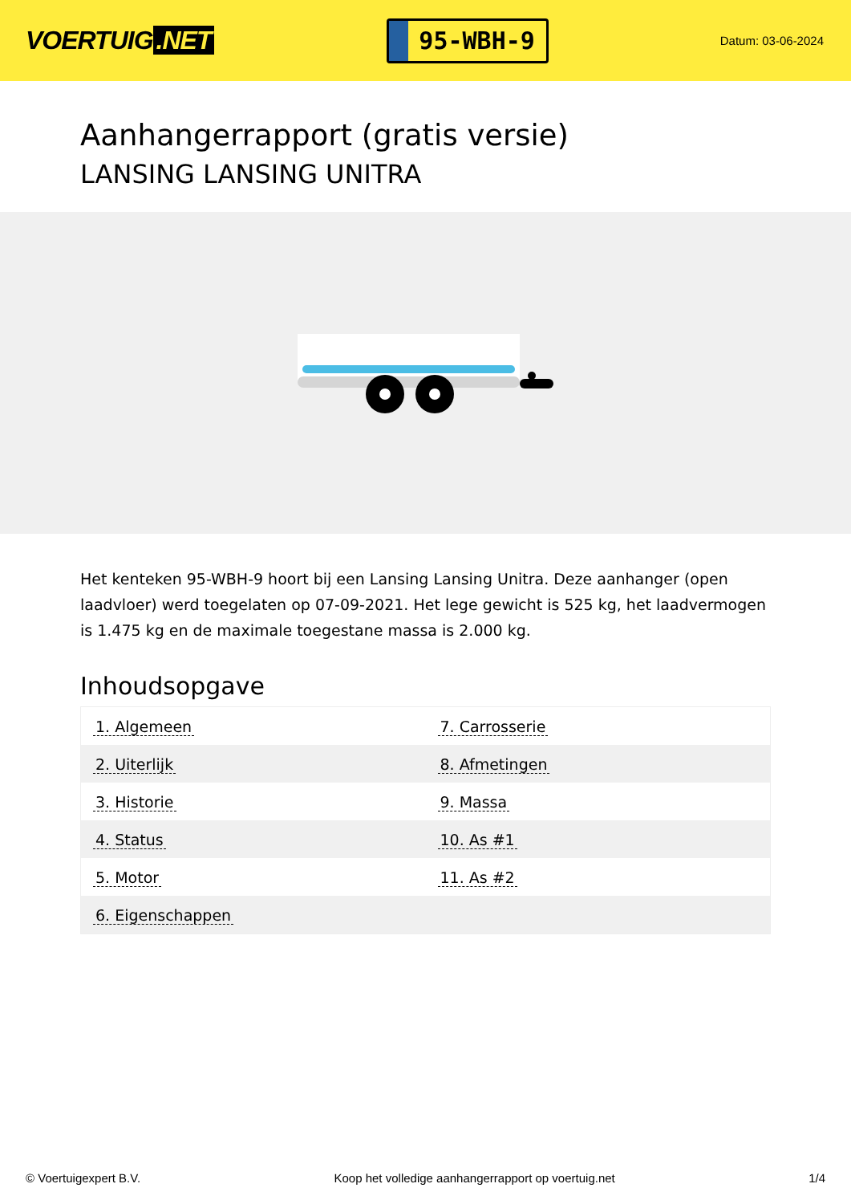VOERTUIG.NET
95-WBH-9
Datum: 03-06-2024
Aanhangerrapport (gratis versie)
LANSING LANSING UNITRA
Het kenteken 95-WBH-9 hoort bij een Lansing Lansing Unitra. Deze aanhanger (open laadvloer) werd toegelaten op 07-09-2021. Het lege gewicht is 525 kg, het laadvermogen is 1.475 kg en de maximale toegestane massa is 2.000 kg.
Inhoudsopgave
| 1. Algemeen | 7. Carrosserie |
| 2. Uiterlijk | 8. Afmetingen |
| 3. Historie | 9. Massa |
| 4. Status | 10. As #1 |
| 5. Motor | 11. As #2 |
| 6. Eigenschappen | |
© Voertuigexpert B.V. Koop het volledige aanhangerrapport op voertuig.net 1/4